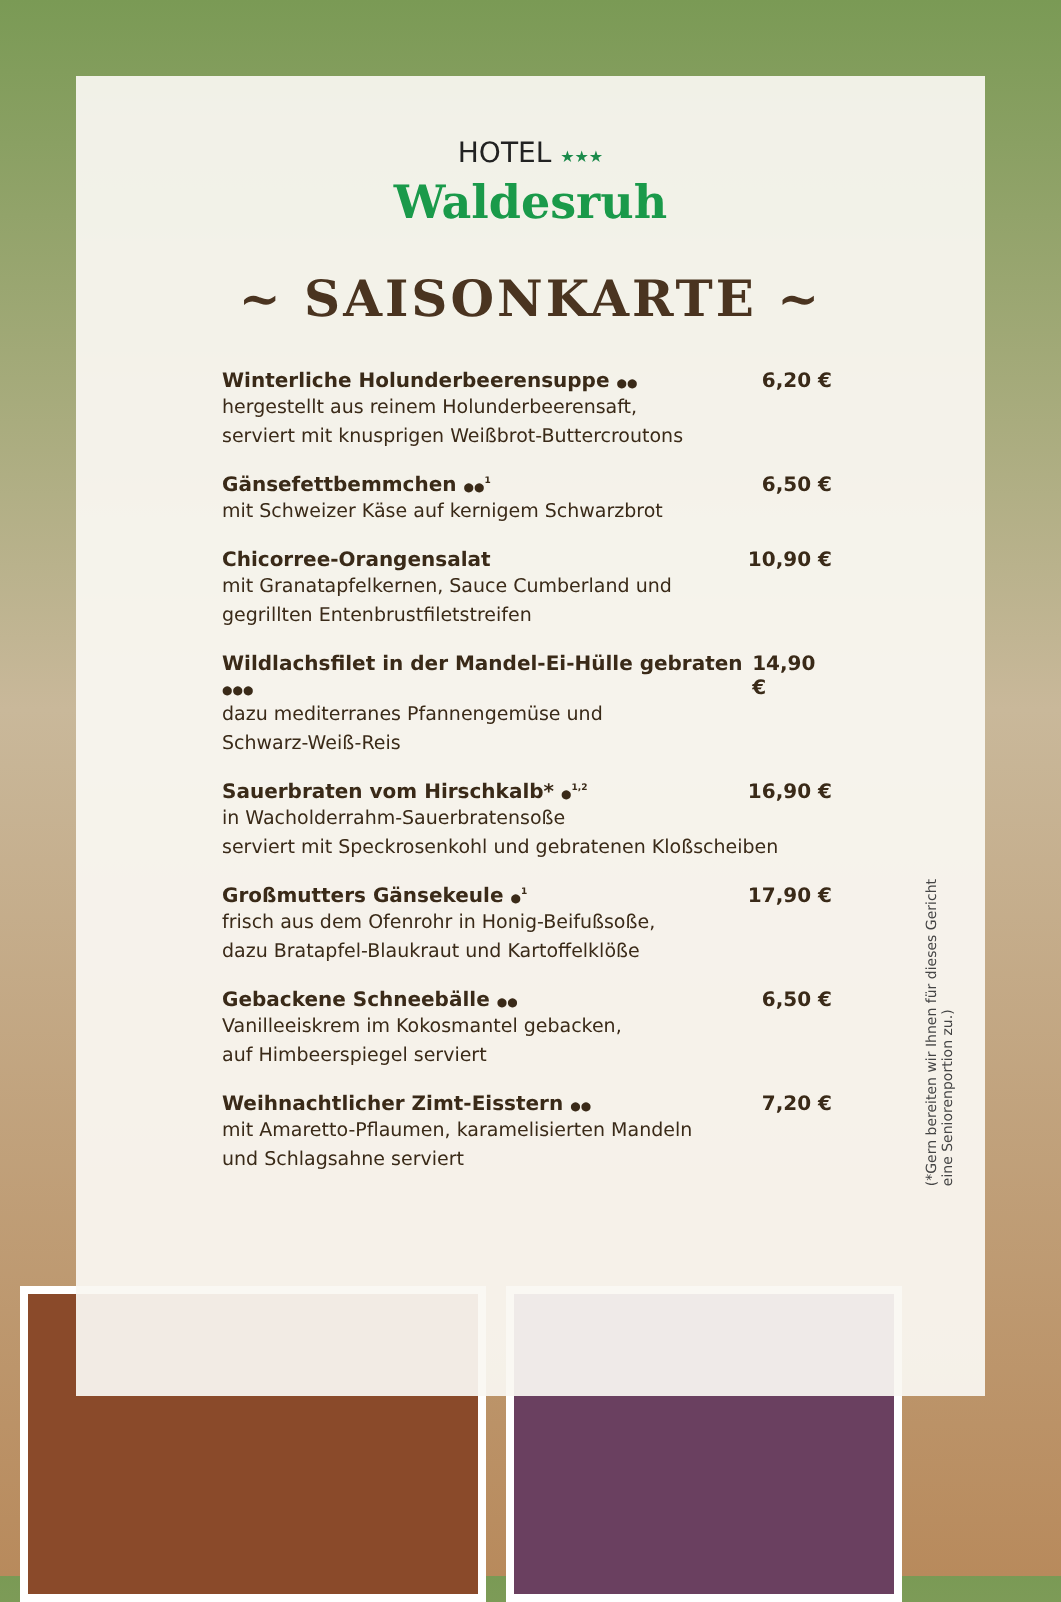HOTEL ★★★
Waldesruh
~ SAISONKARTE ~
Winterliche Holunderbeerensuppe ●● 6,20 €
hergestellt aus reinem Holunderbeerensaft,
serviert mit knusprigen Weißbrot-Buttercroutons
Gänsefettbemmchen ●●<sup>1</sup> 6,50 €
mit Schweizer Käse auf kernigem Schwarzbrot
Chicorree-Orangensalat 10,90 €
mit Granatapfelkernen, Sauce Cumberland und
gegrillten Entenbrustfiletstreifen
Wildlachsfilet in der Mandel-Ei-Hülle gebraten ●●● 14,90 €
dazu mediterranes Pfannengemüse und
Schwarz-Weiß-Reis
Sauerbraten vom Hirschkalb* ●<sup>1,2</sup> 16,90 €
in Wacholderrahm-Sauerbratensoße
serviert mit Speckrosenkohl und gebratenen Kloßscheiben
Großmutters Gänsekeule ●<sup>1</sup> 17,90 €
frisch aus dem Ofenrohr in Honig-Beifußsoße,
dazu Bratapfel-Blaukraut und Kartoffelklöße
Gebackene Schneebälle ●● 6,50 €
Vanilleeiskrem im Kokosmantel gebacken,
auf Himbeerspiegel serviert
Weihnachtlicher Zimt-Eisstern ●● 7,20 €
mit Amaretto-Pflaumen, karamelisierten Mandeln
und Schlagsahne serviert
(*Gern bereiten wir Ihnen für dieses Gericht
eine Seniorenportion zu.)